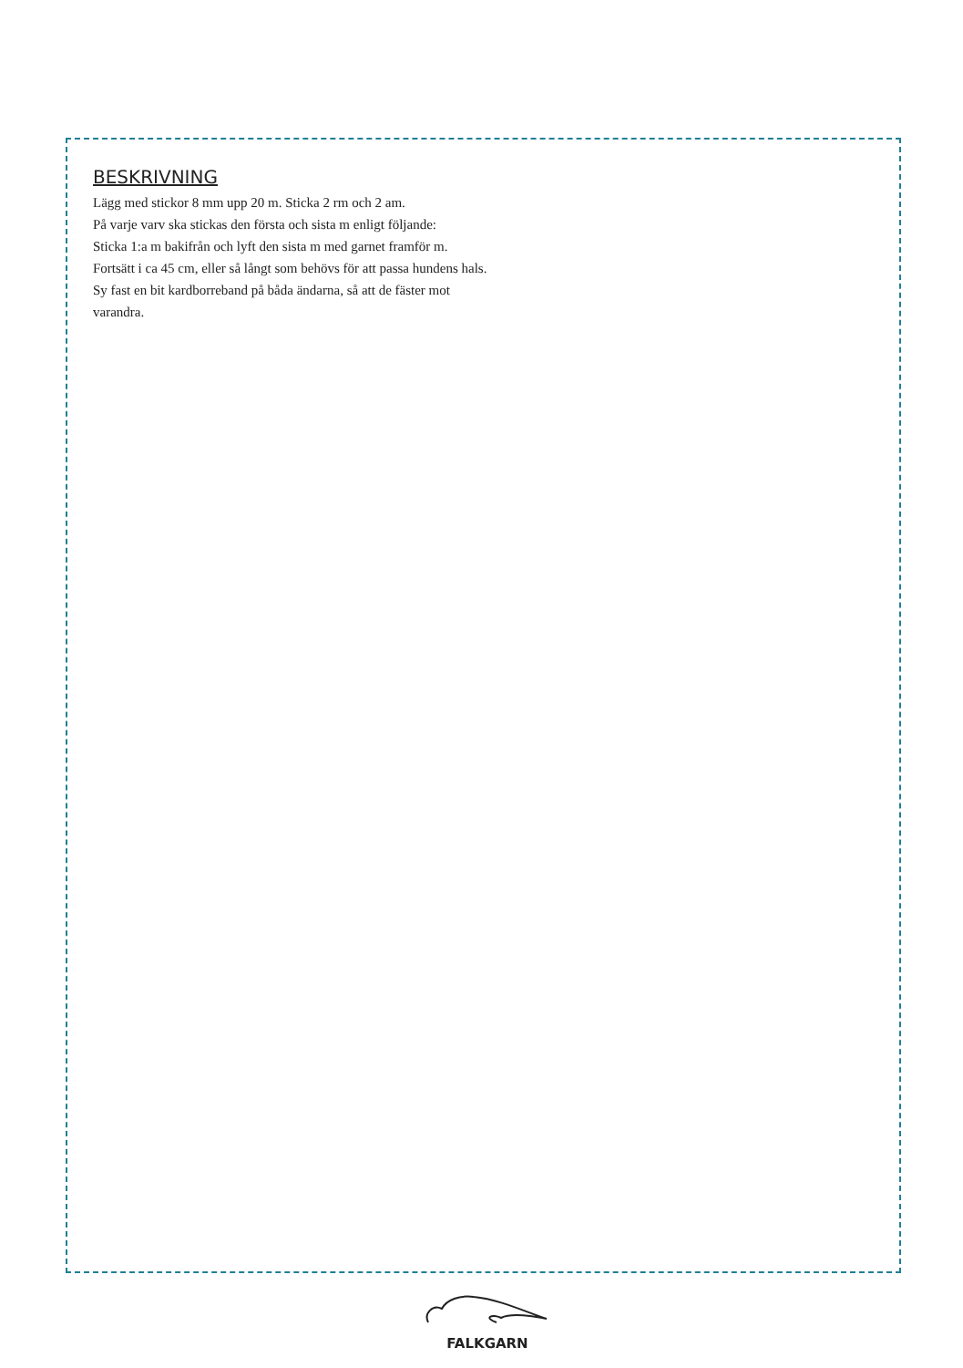BESKRIVNING
Lägg med stickor 8 mm upp 20 m. Sticka 2 rm och 2 am.
På varje varv ska stickas den första och sista m enligt följande:
Sticka 1:a m bakifrån och lyft den sista m med garnet framför m.
Fortsätt i ca 45 cm, eller så långt som behövs för att passa hundens hals.
Sy fast en bit kardborreband på båda ändarna, så att de fäster mot varandra.
FALKGARN